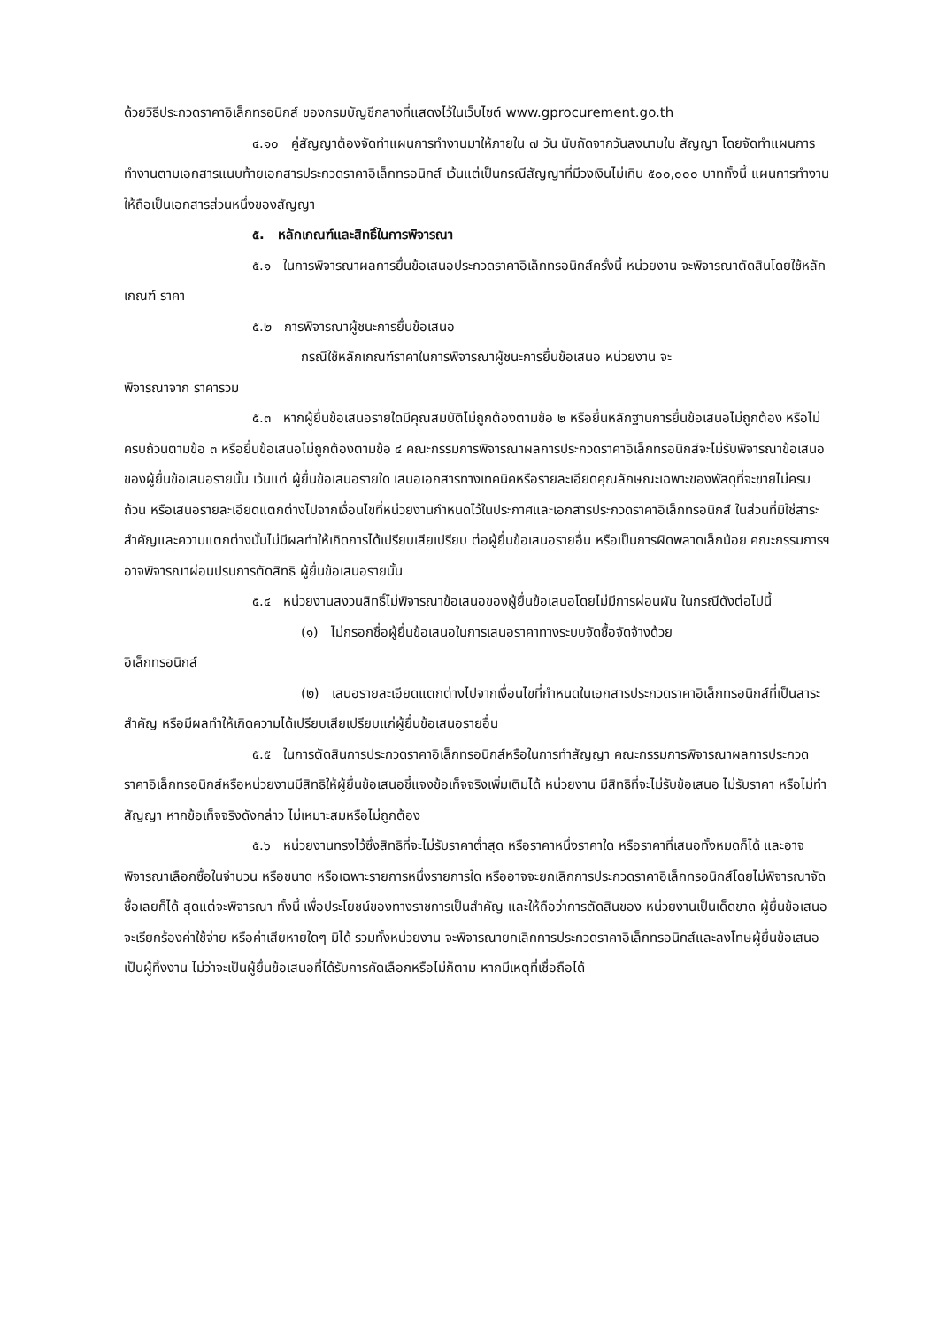ด้วยวิธีประกวดราคาอิเล็กทรอนิกส์ ของกรมบัญชีกลางที่แสดงไว้ในเว็บไซต์ www.gprocurement.go.th
๔.๑๐ คู่สัญญาต้องจัดทำแผนการทำงานมาให้ภายใน ๗ วัน นับถัดจากวันลงนามใน สัญญา โดยจัดทำแผนการทำงานตามเอกสารแนบท้ายเอกสารประกวดราคาอิเล็กทรอนิกส์ เว้นแต่เป็นกรณีสัญญาที่มีวงเงินไม่เกิน ๕๐๐,๐๐๐ บาททั้งนี้ แผนการทำงานให้ถือเป็นเอกสารส่วนหนึ่งของสัญญา
๕. หลักเกณฑ์และสิทธิ์ในการพิจารณา
๕.๑ ในการพิจารณาผลการยื่นข้อเสนอประกวดราคาอิเล็กทรอนิกส์ครั้งนี้ หน่วยงาน จะพิจารณาตัดสินโดยใช้หลักเกณฑ์ ราคา
๕.๒ การพิจารณาผู้ชนะการยื่นข้อเสนอ
กรณีใช้หลักเกณฑ์ราคาในการพิจารณาผู้ชนะการยื่นข้อเสนอ หน่วยงาน จะ
พิจารณาจาก ราคารวม
๕.๓ หากผู้ยื่นข้อเสนอรายใดมีคุณสมบัติไม่ถูกต้องตามข้อ ๒ หรือยื่นหลักฐานการยื่นข้อเสนอไม่ถูกต้อง หรือไม่ครบถ้วนตามข้อ ๓ หรือยื่นข้อเสนอไม่ถูกต้องตามข้อ ๔ คณะกรรมการพิจารณาผลการประกวดราคาอิเล็กทรอนิกส์จะไม่รับพิจารณาข้อเสนอของผู้ยื่นข้อเสนอรายนั้น เว้นแต่ ผู้ยื่นข้อเสนอรายใด เสนอเอกสารทางเทคนิคหรือรายละเอียดคุณลักษณะเฉพาะของพัสดุที่จะขายไม่ครบถ้วน หรือเสนอรายละเอียดแตกต่างไปจากเงื่อนไขที่หน่วยงานกำหนดไว้ในประกาศและเอกสารประกวดราคาอิเล็กทรอนิกส์ ในส่วนที่มิใช่สาระสำคัญและความแตกต่างนั้นไม่มีผลทำให้เกิดการได้เปรียบเสียเปรียบ ต่อผู้ยื่นข้อเสนอรายอื่น หรือเป็นการผิดพลาดเล็กน้อย คณะกรรมการฯ อาจพิจารณาผ่อนปรนการตัดสิทธิ ผู้ยื่นข้อเสนอรายนั้น
๕.๔ หน่วยงานสงวนสิทธิ์ไม่พิจารณาข้อเสนอของผู้ยื่นข้อเสนอโดยไม่มีการผ่อนผัน ในกรณีดังต่อไปนี้
(๑) ไม่กรอกชื่อผู้ยื่นข้อเสนอในการเสนอราคาทางระบบจัดซื้อจัดจ้างด้วย
อิเล็กทรอนิกส์
(๒) เสนอรายละเอียดแตกต่างไปจากเงื่อนไขที่กำหนดในเอกสารประกวดราคาอิเล็กทรอนิกส์ที่เป็นสาระสำคัญ หรือมีผลทำให้เกิดความได้เปรียบเสียเปรียบแก่ผู้ยื่นข้อเสนอรายอื่น
๕.๕ ในการตัดสินการประกวดราคาอิเล็กทรอนิกส์หรือในการทำสัญญา คณะกรรมการพิจารณาผลการประกวดราคาอิเล็กทรอนิกส์หรือหน่วยงานมีสิทธิให้ผู้ยื่นข้อเสนอชี้แจงข้อเท็จจริงเพิ่มเติมได้ หน่วยงาน มีสิทธิที่จะไม่รับข้อเสนอ ไม่รับราคา หรือไม่ทำสัญญา หากข้อเท็จจริงดังกล่าว ไม่เหมาะสมหรือไม่ถูกต้อง
๕.๖ หน่วยงานทรงไว้ซึ่งสิทธิที่จะไม่รับราคาต่ำสุด หรือราคาหนึ่งราคาใด หรือราคาที่เสนอทั้งหมดก็ได้ และอาจพิจารณาเลือกซื้อในจำนวน หรือขนาด หรือเฉพาะรายการหนึ่งรายการใด หรืออาจจะยกเลิกการประกวดราคาอิเล็กทรอนิกส์โดยไม่พิจารณาจัดซื้อเลยก็ได้ สุดแต่จะพิจารณา ทั้งนี้ เพื่อประโยชน์ของทางราชการเป็นสำคัญ และให้ถือว่าการตัดสินของ หน่วยงานเป็นเด็ดขาด ผู้ยื่นข้อเสนอจะเรียกร้องค่าใช้จ่าย หรือค่าเสียหายใดๆ มิได้ รวมทั้งหน่วยงาน จะพิจารณายกเลิกการประกวดราคาอิเล็กทรอนิกส์และลงโทษผู้ยื่นข้อเสนอเป็นผู้ทิ้งงาน ไม่ว่าจะเป็นผู้ยื่นข้อเสนอที่ได้รับการคัดเลือกหรือไม่ก็ตาม หากมีเหตุที่เชื่อถือได้